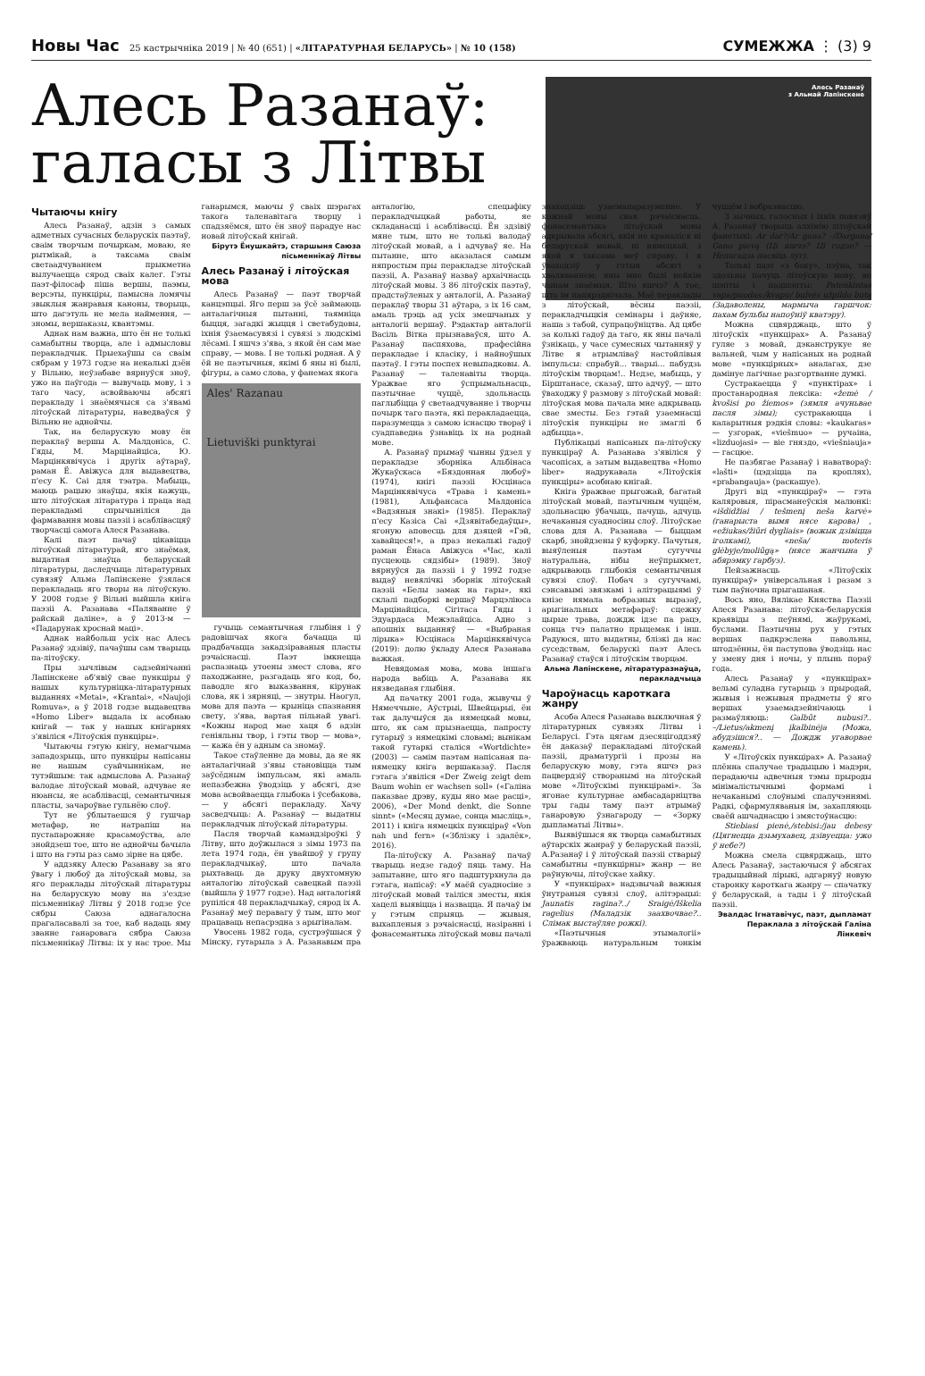Новы Час 25 кастрычніка 2019 | № 40 (651) | «ЛІТАРАТУРНАЯ БЕЛАРУСЬ» | № 10 (158)
СУМЕЖЖА ⋮ (3) 9
Алесь Разанаў: галасы з Літвы
Алесь Разанаў
з Альмай Лапінскене
Чытаючы кнігу
Алесь Разанаў, адзін з самых адметных сучасных беларускіх паэтаў, сваім творчым почыркам, моваю, яе рытмікай, а таксама сваім светаадчуваннем прыкметна вылучаецца сярод сваіх калег. Гэты паэт-філосаф піша вершы, паэмы, версэты, пункціры, памысна ломячы звыклыя жанравыя каноны, творыць, што дагэтуль не мела наймення, — зномы, вершаказы, квантэмы.
Аднак нам важна, што ён не толькі самабытны творца, але і адмысловы перакладчык. Прыехаўшы са сваім сябрам у 1973 годзе на некалькі дзён у Вільню, неўзабаве вярнуўся зноў, ужо на паўгода — вывучаць мову, і з таго часу, асвойваючы абсягі перакладу і знаёмячыся са з'явамі літоўскай літаратуры, наведваўся ў Вільню не аднойчы.
Так, на беларускую мову ён пераклаў вершы А. Малдоніса, С. Гяды, М. Марцінайціса, Ю. Марцінкявічуса і другіх аўтараў, раман Ё. Авіжуса для выдавецтва, п'есу К. Саі для тэатра. Мабыць, маюць рацыю знаўцы, якія кажуць, што літоўская літаратура і праца над перакладамі спрычыніліся да фармавання мовы паэзіі і асаблівасцяў творчасці самога Алеся Разанава.
Калі паэт пачаў цікавіцца літоўскай літаратурай, яго знаёмая, выдатная знаўца беларускай літаратуры, даследчыца літаратурных сувязяў Альма Лапінскене ўзялася перакладаць яго творы на літоўскую. У 2008 годзе ў Вільні выйшла кніга паэзіі А. Разанава «Паляванне ў райскай даліне», а ў 2013-м — «Падарунак хроснай маці».
Аднак найбольш усіх нас Алесь Разанаў здзівіў, пачаўшы сам тварыць па-літоўску.
Пры зычлівым садзейнічанні Лапінскене аб'явіў свае пункціры ў нашых культурніцка-літаратурных выданнях «Metai», «Krantai», «Naujoji Romuva», а ў 2018 годзе выдавецтва «Homo Liber» выдала іх асобнаю кнігай — так у нашых кнігарнях з'явіліся «Літоўскія пункціры».
Чытаючы гэтую кнігу, немагчыма западозрыць, што пункціры напісаны не нашым суайчыннікам, не тутэйшым: так адмыслова А. Разанаў валодае літоўскай мовай, адчувае яе нюансы, яе асаблівасці, семантычныя пласты, зачароўвае гульнёю слоў.
Тут не ўблытаешся ў гушчар метафар, не натрапіш на пустапарожняе красамоўства, але знойдзеш тое, што не аднойчы бачыла і што на гэты раз само зірне на цябе.
У аддзяку Алесю Разанаву за яго ўвагу і любоў да літоўскай мовы, за яго пераклады літоўскай літаратуры на беларускую мову на з'ездзе пісьменнікаў Літвы ў 2018 годзе ўсе сябры Саюза аднагалосна прагаласавалі за тое, каб надаць яму званне ганаровага сябра Саюза пісьменнікаў Літвы: іх у нас трое. Мы ганарымся, маючы ў сваіх шэрагах такога таленавітага творцу і спадзяёмся, што ён зноў парадуе нас новай літоўскай кнігай.
Бірутэ Ёнушкайтэ, старшыня Саюза пісьменнікаў Літвы
Алесь Разанаў і літоўская мова
Алесь Разанаў — паэт творчай канцэпцыі. Яго перш за ўсё займаюць анталагічныя пытанні, таямніца быцця, загадкі жыцця і светабудовы, іхнія ўзаемасувязі і сувязі з людскімі лёсамі. І яшчэ з'ява, з якой ён сам мае справу, — мова. І не толькі родная. А ў ёй не паэтычныя, якімі б яны ні былі, фігуры, а само слова, у фанемах якога
Ales' Razanau
Lietuviški punktyrai
гучыць семантычная глыбіня і ў радовішчах якога бачацца ці прадбачацца закадзіраваныя пласты рэчаіснасці. Паэт імкнецца распазнаць утоены змест слова, яго паходжанне, разгадаць яго код, бо, паводле яго выказвання, кірунак слова, як і зярняці, — знутры. Наогул, мова для паэта — крыніца спазнання свету, з'ява, вартая пільнай увагі. «Кожны народ мае хаця б адзін геніяльны твор, і гэты твор — мова», — кажа ён у адным са зномаў.
Такое стаўленне да мовы, да яе як анталагічнай з'явы становіцца тым заўсёдным імпульсам, які амаль непазбежна ўводзіць у абсягі, дзе мова асвойваецца глыбока і ўсебакова, — у абсягі перакладу. Хачу засведчыць: А. Разанаў — выдатны перакладчык літоўскай літаратуры.
Пасля творчай камандзіроўкі ў Літву, што доўжылася з зімы 1973 па лета 1974 года, ён увайшоў у групу перакладчыкаў, што пачала рыхтаваць да друку двухтомную анталогію літоўскай савецкай паэзіі (выйшла ў 1977 годзе). Над анталогіяй рупіліся 48 перакладчыкаў, сярод іх А. Разанаў меў перавагу ў тым, што мог працаваць непасрэдна з арыгіналам.
Увосень 1982 года, сустрэўшыся ў Мінску, гутарыла з А. Разанавым пра анталогію, спецыфіку перакладчыцкай работы, яе складанасці і асаблівасці. Ён здзівіў мяне тым, што не толькі валодаў літоўскай мовай, а і адчуваў яе. На пытанне, што аказалася самым няпростым пры перакладзе літоўскай паэзіі, А. Разанаў назваў архаічнасць літоўскай мовы. З 86 літоўскіх паэтаў, прадстаўленых у анталогіі, А. Разанаў пераклаў творы 31 аўтара, з іх 16 сам, амаль трэць ад усіх змешчаных у анталогіі вершаў. Рэдактар анталогіі Васіль Вітка прызнаваўся, што А. Разанаў паспяхова, прафесійна перакладае і класіку, і найноўшых паэтаў. І гэты поспех невыпадковы. А. Разанаў — таленавіты творца. Уражвае яго ўспрымальнасць, паэтычнае чуццё, здольнасць паглыбіцца ў светаадчуванне і творчы почырк таго паэта, які перакладаецца, паразумецца з самою існасцю твораў і суадпаведна ўзнавіць іх на роднай мове.
А. Разанаў прымаў чынны ўдзел у перакладзе зборніка Альбінаса Жукаўскаса «Бяздонная любоў» (1974), кнігі паэзіі Юсцінаса Марцінкявічуса «Трава і камень» (1981), Альфансаса Малдоніса «Вадзяныя знакі» (1985). Пераклаў п'есу Казіса Саі «Дзявітабедаўцы», ягоную аповесць для дзяцей «Гэй, хавайцеся!», а праз некалькі гадоў раман Ёнаса Авіжуса «Час, калі пусцеюць сядзібы» (1989). Зноў вярнуўся да паэзіі і ў 1992 годзе выдаў невялічкі зборнік літоўскай паэзіі «Белы замак на гары», які склалі падборкі вершаў Марцэліюса Марцінайціса, Сігітаса Гяды і Эдуардаса Межэлайціса. Адно з апошніх выданняў — «Выбраная лірыка» Юсцінаса Марцінкявічуса (2019): долю ўкладу Алеся Разанава важкая.
Невядомая мова, мова іншага народа вабіць А. Разанава як нязведаная глыбіня.
Ад пачатку 2001 года, жывучы ў Нямеччыне, Аўстрыі, Швейцарыі, ён так далучыўся да нямецкай мовы, што, як сам прызнаецца, папросту гутарыў з нямецкімі словамі; вынікам такой гутаркі сталіся «Wortdichte» (2003) — самім паэтам напісаная па-нямецку кніга вершаказаў. Пасля гэтага з'явіліся «Der Zweig zeigt dem Baum wohin er wachsen soll» («Галіна паказвае дрэву, куды яно мае расці», 2006), «Der Mond denkt, die Sonne sinnt» («Месяц думае, сонца мысліць», 2011) і кніга нямецкіх пункціраў «Von nah und fern» («Зблізку і здалёк», 2016).
Па-літоўску А. Разанаў пачаў тварыць недзе гадоў пяць таму. На запытанне, што яго падштурхнула да гэтага, напісаў: «У маёй суадносіне з літоўскай мовай таіліся зместы, якія хацелі выявіцца і назвацца. Я пачаў ім у гэтым спрыяць — жывыя, выхапленыя з рэчаіснасці, назіранні і фонасемантыка літоўскай мовы пачалі знаходзіць узаемапаразуменне. У кожнай мовы свая рэчаіснасць, фонасемантыка літоўскай мовы адкрывала абсягі, якія не краналіся ні беларускай мовай, ні нямецкай, з якой я таксама меў справу, і я ўваходзіў у гэтыя абсягі з хваляваннем: яны мне былі нейкім чынам знаёмыя. Што яшчэ? А тое, што ім папярэднічала. Маё пераклады з літоўскай, вёсны паэзіі, перакладчыцкія семінары і даўняе, наша з табой, супрацоўніцтва. Ад цябе за колькі гадоў да таго, як яны пачалі ўзнікаць, у часе сумесных чытанняў у Літве я атрымліваў настойлівыя імпульсы: спрабуй... тварыі... пабудзь літоўскім творцам!.. Недзе, мабыць, у Бірштанасе, сказаў, што адчуў, — што ўваходжу ў размову з літоўскай мовай: літоўская мова пачала мне адкрываць свае зместы. Без гэтай узаемнасці літоўскія пункціры не змаглі б адбыцца».
Публікацыі напісаных па-літоўску пункціраў А. Разанава з'явіліся ў часопісах, а затым выдавецтва «Homo liber» надрукавала «Літоўскія пункціры» асобнаю кнігай.
Кніга ўражвае прыгожай, багатай літоўскай мовай, паэтычным чуццём, здольнасцю ўбачыць, пачуць, адчуць нечаканыя суадносіны слоў. Літоўскае слова для А. Разанава — быццам скарб, знойдзены ў куфэрку. Пачутыя, выяўленыя паэтам сугуччы натуральна, нібы неўпрыкмет, адкрываюць глыбокія семантычныя сувязі слоў. Побач з сугуччамі, сэнсавымі звязкамі і алітэрацыямі ў кнізе нямала вобразных выразаў, арыгінальных метафараў: сцежку цырые трава, дождж ідзе па рацэ, сонца тчэ палатно прыцемак і інш. Радуюся, што выдатны, блізкі да нас суседствам, беларускі паэт Алесь Разанаў стаўся і літоўскім творцам.
Альма Лапінскене, літаратуразнаўца, перакладчыца
Чароўнасць кароткага жанру
Асоба Алеся Разанава выключная ў літаратурных сувязях Літвы і Беларусі. Гэта цягам дзесяцігоддзяў ён даказаў перакладамі літоўскай паэзіі, драматургіі і прозы на беларускую мову, гэта яшчэ раз пацвердзіў створанымі на літоўскай мове «Літоўскімі пункцірамі». За ягонае культурнае амбасадарніцтва тры гады таму паэт атрымаў ганаровую ўзнагароду — «Зорку дыпламатыі Літвы».
Выявіўшыся як творца самабытных аўтарскіх жанраў у беларускай паэзіі, А.Разанаў і ў літоўскай паэзіі стварыў самабытны «пункцірны» жанр — не раўнуючы, літоўскае хайку.
У «пункцірах» надзвычай важныя ўнутраныя сувязі слоў, алітэрацыі: Jaunatis ragina?../ Sraigė/Iškelia ragelius (Маладзік заахвочвае?.. Слімак выстаўляе рожкі).
«Паэтычныя этымалогіі» ўражваюць натуральным тонкім чуццём і вобразнасцю.
З зычных, галосных і іхніх повязяў А. Разанаў творыць алхімію літоўскай фанетыкі: Ar dar?/Ar gana? –/Dargana/ Gano pievą (Ці яшчэ? Ці годзе? — Непагадзь пасвіць луг).
Толькі паэт «з боку», пэўна, так здольны пачуць літоўскую мову, яе шэпты і падшэпты: Patenkintas vapa/puodas:/kvapu/ bulvės užpildo butą (Задаволены, мармыча гаршчок: пахам бульбы напоўніў кватэру).
Можна сцвярджаць, што ў літоўскіх «пункцірах» А. Разанаў гуляе з мовай, дэканструкуе яе вальней, чым у напісаных на роднай мове «пункцірных» аналагах, дзе дамінуе лагічнае разгортванне думкі.
Сустракаецца ў «пунктірах» і простанародная лексіка: «žemė / kvošisi po žiemos» (зямля ачуньвае пасля зімы); сустракаюцца і каларытныя рэдкія словы: «kaukaras» — узгорак, «viešmuo» — ручаіна, «lizduojasi» — віе гняздо, «viešniauja» — гасцюе.
Не пазбягае Разанаў і наватвораў: «lašti» (цэдзіцца па кроплях), «prabangauja» (раскашуе).
Другі від «пункціраў» — гэта каляровыя, пірасманеўскія малюнкі: «išdidžiai / tešmenį neša karvė» (ганарыста вымя нясе карова) , «ežiukas/žiūri dygliais» (вожык дзівіцца іголкамі), «neša/ moteris glėbyje/moliūgą» (нясе жанчына ў абярэмку гарбуз).
Пейзажнасць «Літоўскіх пункціраў» універсальная і разам з тым паўночна прыгашаная.
Вось яно, Вялікае Княства Паэзіі Алеся Разанава: літоўска-беларускія краявіды з пеўнямі, жаўрукамі, буслами. Паэтычны рух у гэтых вершах падкрэслена павольны, штодзённы, ён паступова ўводзіць нас у змену дня і ночы, у плынь пораў года.
Алесь Разанаў у «пункцірах» вельмі суладна гутарыць з прыродай, жывыя і нежывыя прадметы ў яго вершах узаемадзейнічаюць і размаўляюць: Galbūt nubusi?.. –/Lietus/akmenį įkalbinėja (Можа, абудзішся?.. — Дождж угаворвае камень).
У «Літоўскіх пункцірах» А. Разанаў плённа спалучае традыцыю і мадэрн, перадаючы адвечныя тэмы прыроды мінімалістычнымі формамі і нечаканымі слоўнымі спалучэннямі. Радкі, сфармуляваныя ім, захапляюць сваёй ашчаднасцю і змястоўнасцю:
Stiebiasi pienė,/stebisi:/jau debesy (Цягнецца дзьмухавец, дзівуецца: ужо ў небе?)
Можна смела сцвярджаць, што Алесь Разанаў, застаючыся ў абсягах традыцыйнай лірыкі, адгарнуў новую старонку кароткага жанру — спачатку ў беларускай, а тады і ў літоўскай паэзіі.
Эвалдас Ігнатавічус, паэт, дыпламат
Пераклала з літоўскай Галіна Лінкевіч